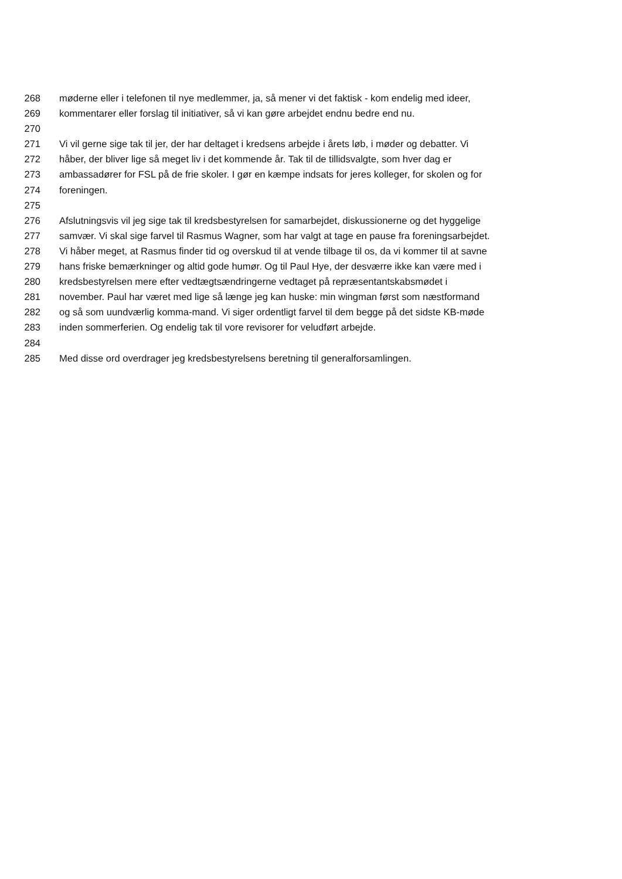268 møderne eller i telefonen til nye medlemmer, ja, så mener vi det faktisk - kom endelig med ideer,
269 kommentarer eller forslag til initiativer, så vi kan gøre arbejdet endnu bedre end nu.
270
271 Vi vil gerne sige tak til jer, der har deltaget i kredsens arbejde i årets løb, i møder og debatter. Vi
272 håber, der bliver lige så meget liv i det kommende år. Tak til de tillidsvalgte, som hver dag er
273 ambassadører for FSL på de frie skoler. I gør en kæmpe indsats for jeres kolleger, for skolen og for
274 foreningen.
275
276 Afslutningsvis vil jeg sige tak til kredsbestyrelsen for samarbejdet, diskussionerne og det hyggelige
277 samvær. Vi skal sige farvel til Rasmus Wagner, som har valgt at tage en pause fra foreningsarbejdet.
278 Vi håber meget, at Rasmus finder tid og overskud til at vende tilbage til os, da vi kommer til at savne
279 hans friske bemærkninger og altid gode humør. Og til Paul Hye, der desværre ikke kan være med i
280 kredsbestyrelsen mere efter vedtægtsændringerne vedtaget på repræsentantskabsmødet i
281 november. Paul har været med lige så længe jeg kan huske: min wingman først som næstformand
282 og så som uundværlig komma-mand. Vi siger ordentligt farvel til dem begge på det sidste KB-møde
283 inden sommerferien. Og endelig tak til vore revisorer for veludført arbejde.
284
285 Med disse ord overdrager jeg kredsbestyrelsens beretning til generalforsamlingen.